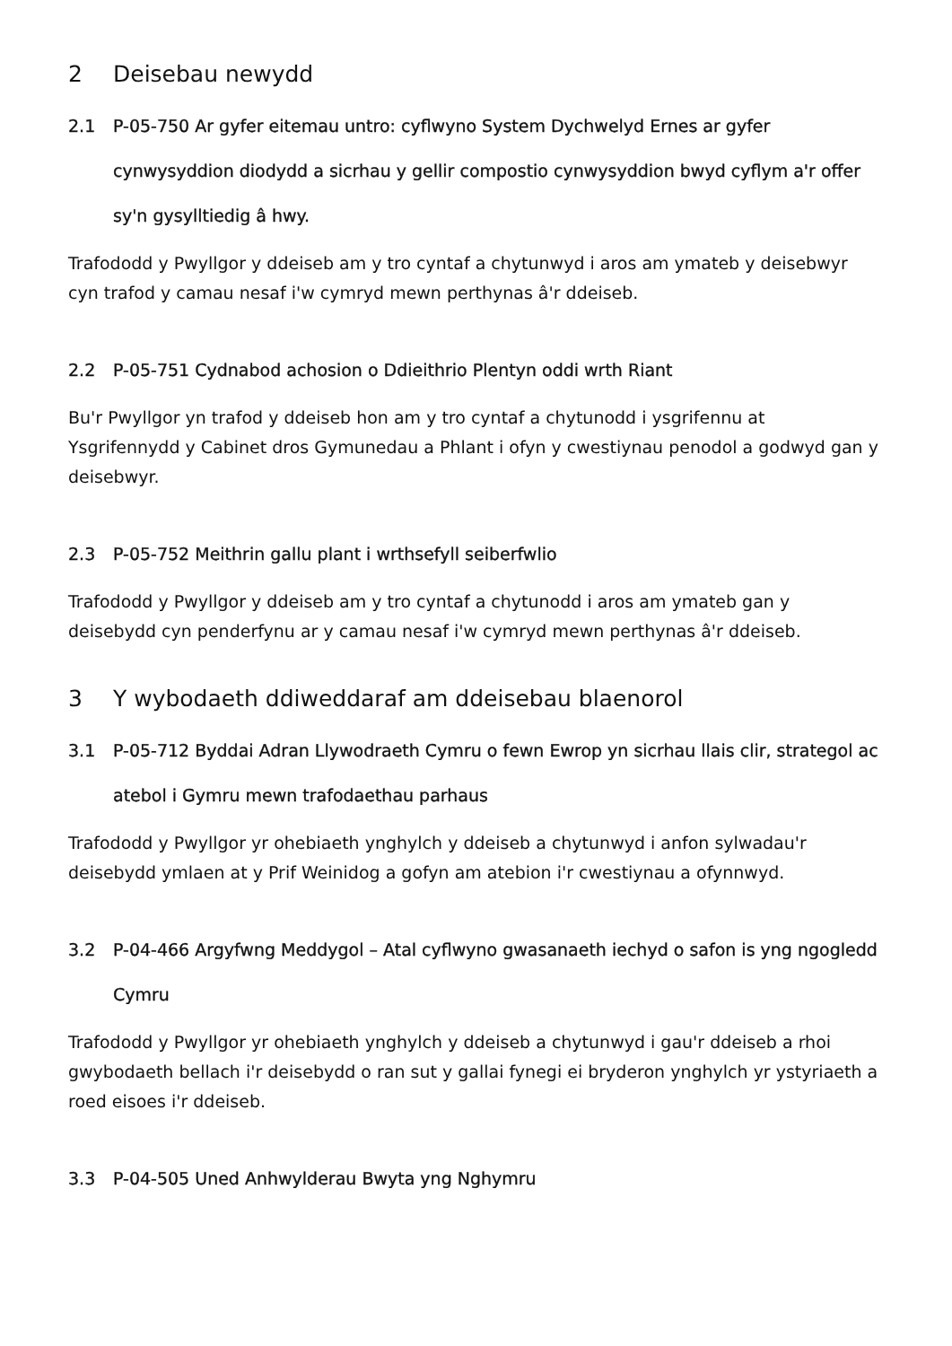2 Deisebau newydd
2.1 P-05-750 Ar gyfer eitemau untro: cyflwyno System Dychwelyd Ernes ar gyfer cynwysyddion diodydd a sicrhau y gellir compostio cynwysyddion bwyd cyflym a'r offer sy'n gysylltiedig â hwy.
Trafododd y Pwyllgor y ddeiseb am y tro cyntaf a chytunwyd i aros am ymateb y deisebwyr cyn trafod y camau nesaf i'w cymryd mewn perthynas â'r ddeiseb.
2.2 P-05-751 Cydnabod achosion o Ddieithrio Plentyn oddi wrth Riant
Bu'r Pwyllgor yn trafod y ddeiseb hon am y tro cyntaf a chytunodd i ysgrifennu at Ysgrifennydd y Cabinet dros Gymunedau a Phlant i ofyn y cwestiynau penodol a godwyd gan y deisebwyr.
2.3 P-05-752 Meithrin gallu plant i wrthsefyll seiberfwlio
Trafododd y Pwyllgor y ddeiseb am y tro cyntaf a chytunodd i aros am ymateb gan y deisebydd cyn penderfynu ar y camau nesaf i'w cymryd mewn perthynas â'r ddeiseb.
3 Y wybodaeth ddiweddaraf am ddeisebau blaenorol
3.1 P-05-712 Byddai Adran Llywodraeth Cymru o fewn Ewrop yn sicrhau llais clir, strategol ac atebol i Gymru mewn trafodaethau parhaus
Trafododd y Pwyllgor yr ohebiaeth ynghylch y ddeiseb a chytunwyd i anfon sylwadau'r deisebydd ymlaen at y Prif Weinidog a gofyn am atebion i'r cwestiynau a ofynnwyd.
3.2 P-04-466 Argyfwng Meddygol – Atal cyflwyno gwasanaeth iechyd o safon is yng ngogledd Cymru
Trafododd y Pwyllgor yr ohebiaeth ynghylch y ddeiseb a chytunwyd i gau'r ddeiseb a rhoi gwybodaeth bellach i'r deisebydd o ran sut y gallai fynegi ei bryderon ynghylch yr ystyriaeth a roed eisoes i'r ddeiseb.
3.3 P-04-505 Uned Anhwylderau Bwyta yng Nghymru